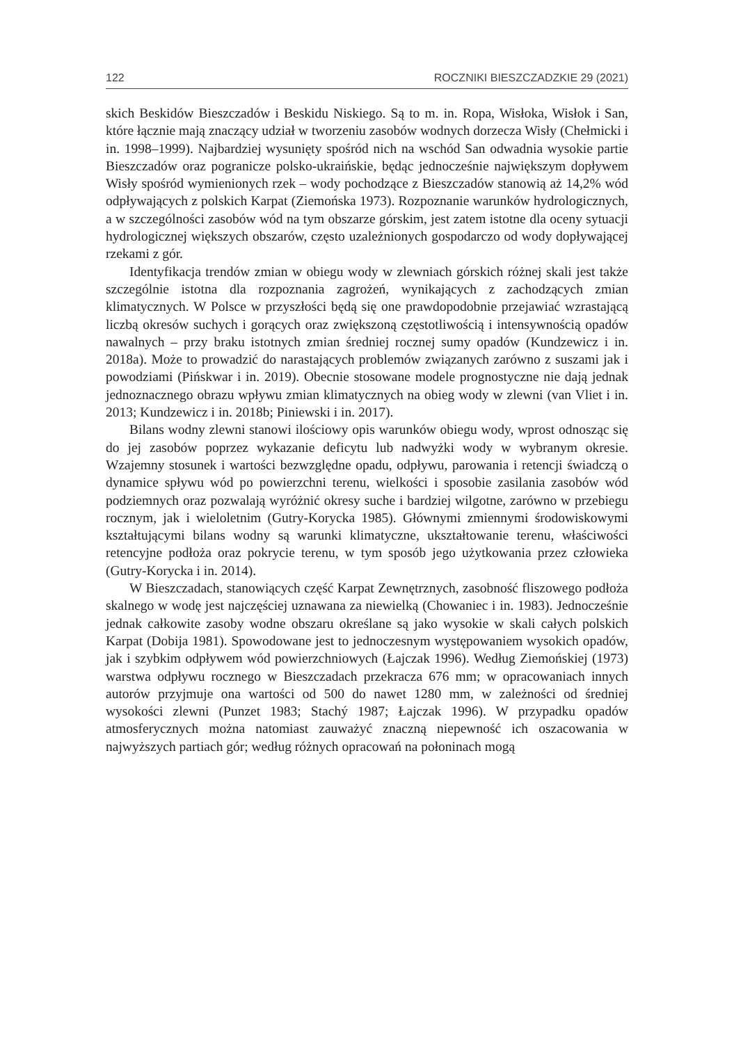122 ROCZNIKI BIESZCZADZKIE 29 (2021)
skich Beskidów Bieszczadów i Beskidu Niskiego. Są to m. in. Ropa, Wisłoka, Wisłok i San, które łącznie mają znaczący udział w tworzeniu zasobów wodnych dorzecza Wisły (Chełmicki i in. 1998–1999). Najbardziej wysunięty spośród nich na wschód San odwadnia wysokie partie Bieszczadów oraz pogranicze polsko-ukraińskie, będąc jednocześnie największym dopływem Wisły spośród wymienionych rzek – wody pochodzące z Bieszczadów stanowią aż 14,2% wód odpływających z polskich Karpat (Ziemońska 1973). Rozpoznanie warunków hydrologicznych, a w szczególności zasobów wód na tym obszarze górskim, jest zatem istotne dla oceny sytuacji hydrologicznej większych obszarów, często uzależnionych gospodarczo od wody dopływającej rzekami z gór.
Identyfikacja trendów zmian w obiegu wody w zlewniach górskich różnej skali jest także szczególnie istotna dla rozpoznania zagrożeń, wynikających z zachodzących zmian klimatycznych. W Polsce w przyszłości będą się one prawdopodobnie przejawiać wzrastającą liczbą okresów suchych i gorących oraz zwiększoną częstotliwością i intensywnością opadów nawalnych – przy braku istotnych zmian średniej rocznej sumy opadów (Kundzewicz i in. 2018a). Może to prowadzić do narastających problemów związanych zarówno z suszami jak i powodziami (Pińskwar i in. 2019). Obecnie stosowane modele prognostyczne nie dają jednak jednoznacznego obrazu wpływu zmian klimatycznych na obieg wody w zlewni (van Vliet i in. 2013; Kundzewicz i in. 2018b; Piniewski i in. 2017).
Bilans wodny zlewni stanowi ilościowy opis warunków obiegu wody, wprost odnosząc się do jej zasobów poprzez wykazanie deficytu lub nadwyżki wody w wybranym okresie. Wzajemny stosunek i wartości bezwzględne opadu, odpływu, parowania i retencji świadczą o dynamice spływu wód po powierzchni terenu, wielkości i sposobie zasilania zasobów wód podziemnych oraz pozwalają wyróżnić okresy suche i bardziej wilgotne, zarówno w przebiegu rocznym, jak i wieloletnim (Gutry-Korycka 1985). Głównymi zmiennymi środowiskowymi kształtującymi bilans wodny są warunki klimatyczne, ukształtowanie terenu, właściwości retencyjne podłoża oraz pokrycie terenu, w tym sposób jego użytkowania przez człowieka (Gutry-Korycka i in. 2014).
W Bieszczadach, stanowiących część Karpat Zewnętrznych, zasobność fliszowego podłoża skalnego w wodę jest najczęściej uznawana za niewielką (Chowaniec i in. 1983). Jednocześnie jednak całkowite zasoby wodne obszaru określane są jako wysokie w skali całych polskich Karpat (Dobija 1981). Spowodowane jest to jednoczesnym występowaniem wysokich opadów, jak i szybkim odpływem wód powierzchniowych (Łajczak 1996). Według Ziemońskiej (1973) warstwa odpływu rocznego w Bieszczadach przekracza 676 mm; w opracowaniach innych autorów przyjmuje ona wartości od 500 do nawet 1280 mm, w zależności od średniej wysokości zlewni (Punzet 1983; Stachý 1987; Łajczak 1996). W przypadku opadów atmosferycznych można natomiast zauważyć znaczną niepewność ich oszacowania w najwyższych partiach gór; według różnych opracowań na połoninach mogą